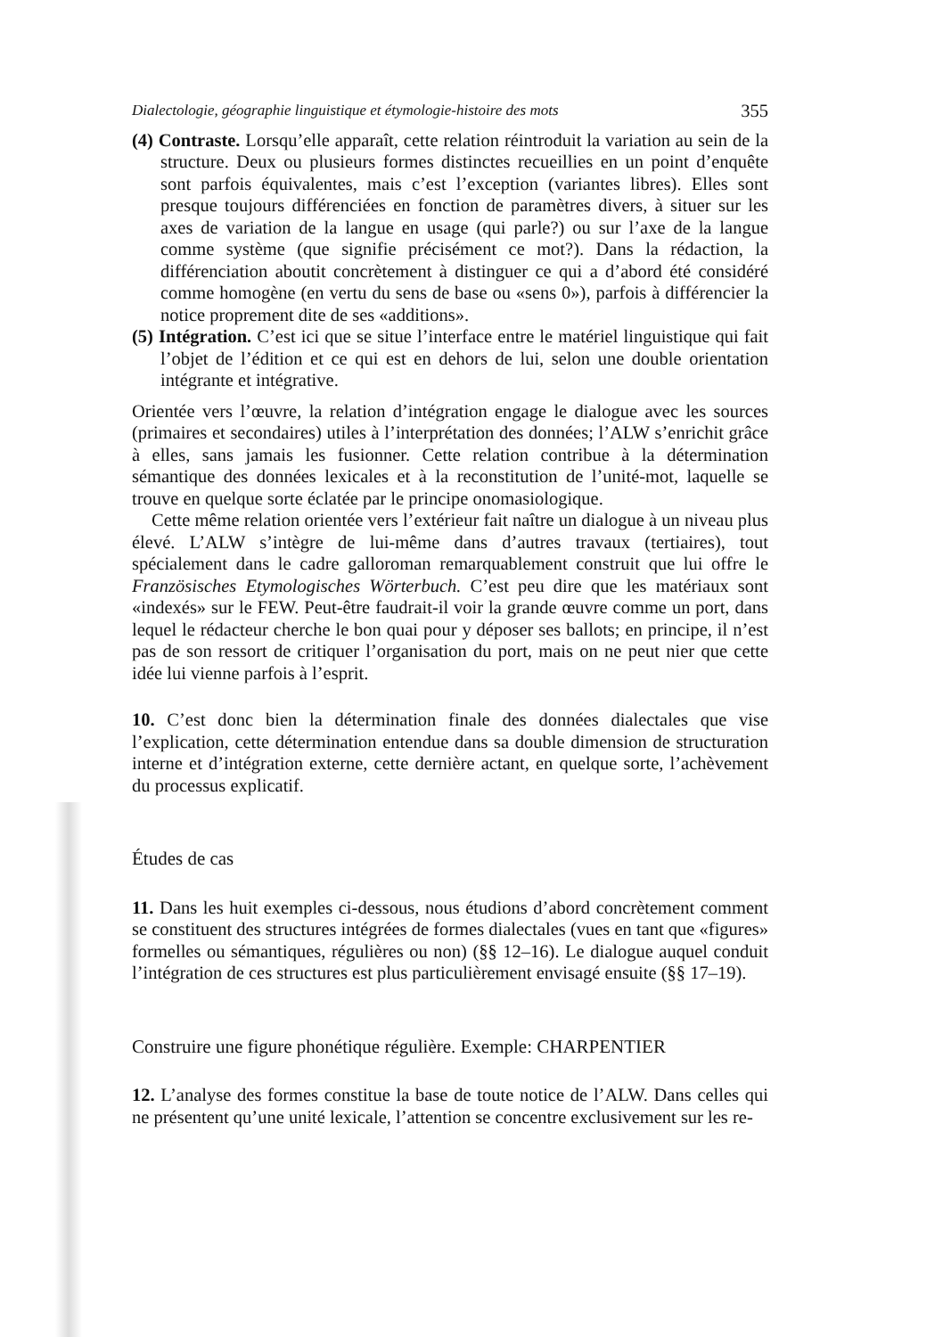Dialectologie, géographie linguistique et étymologie-histoire des mots 355
(4) Contraste. Lorsqu’elle apparaît, cette relation réintroduit la variation au sein de la structure. Deux ou plusieurs formes distinctes recueillies en un point d’enquête sont parfois équivalentes, mais c’est l’exception (variantes libres). Elles sont presque toujours différenciées en fonction de paramètres divers, à situer sur les axes de variation de la langue en usage (qui parle?) ou sur l’axe de la langue comme système (que signifie précisément ce mot?). Dans la rédaction, la différenciation aboutit concrètement à distinguer ce qui a d’abord été considéré comme homogène (en vertu du sens de base ou «sens 0»), parfois à différencier la notice proprement dite de ses «additions».
(5) Intégration. C’est ici que se situe l’interface entre le matériel linguistique qui fait l’objet de l’édition et ce qui est en dehors de lui, selon une double orientation intégrante et intégrative.
Orientée vers l’œuvre, la relation d’intégration engage le dialogue avec les sources (primaires et secondaires) utiles à l’interprétation des données; l’ALW s’enrichit grâce à elles, sans jamais les fusionner. Cette relation contribue à la détermination sémantique des données lexicales et à la reconstitution de l’unité-mot, laquelle se trouve en quelque sorte éclatée par le principe onomasiologique.
Cette même relation orientée vers l’extérieur fait naître un dialogue à un niveau plus élevé. L’ALW s’intègre de lui-même dans d’autres travaux (tertiaires), tout spécialement dans le cadre galloroman remarquablement construit que lui offre le Französisches Etymologisches Wörterbuch. C’est peu dire que les matériaux sont «indexés» sur le FEW. Peut-être faudrait-il voir la grande œuvre comme un port, dans lequel le rédacteur cherche le bon quai pour y déposer ses ballots; en principe, il n’est pas de son ressort de critiquer l’organisation du port, mais on ne peut nier que cette idée lui vienne parfois à l’esprit.
10. C’est donc bien la détermination finale des données dialectales que vise l’explication, cette détermination entendue dans sa double dimension de structuration interne et d’intégration externe, cette dernière actant, en quelque sorte, l’achèvement du processus explicatif.
Études de cas
11. Dans les huit exemples ci-dessous, nous étudions d’abord concrètement comment se constituent des structures intégrées de formes dialectales (vues en tant que «figures» formelles ou sémantiques, régulières ou non) (§§ 12–16). Le dialogue auquel conduit l’intégration de ces structures est plus particulièrement envisagé ensuite (§§ 17–19).
Construire une figure phonétique régulière. Exemple: CHARPENTIER
12. L’analyse des formes constitue la base de toute notice de l’ALW. Dans celles qui ne présentent qu’une unité lexicale, l’attention se concentre exclusivement sur les re-